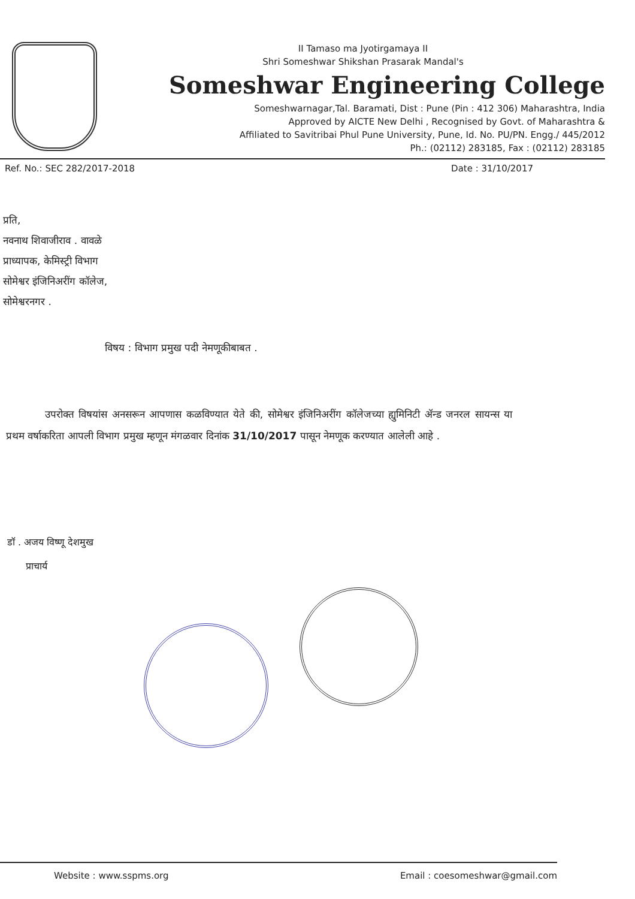II Tamaso ma Jyotirgamaya II
Shri Someshwar Shikshan Prasarak Mandal's
Someshwar Engineering College
Someshwarnagar,Tal. Baramati, Dist : Pune (Pin : 412 306) Maharashtra, India
Approved by AICTE New Delhi , Recognised by Govt. of Maharashtra &
Affiliated to Savitribai Phul Pune University, Pune, Id. No. PU/PN. Engg./ 445/2012
Ph.: (02112) 283185, Fax : (02112) 283185
Ref. No.: SEC 282/2017-2018 Date : 31/10/2017
प्रति,
नवनाथ शिवाजीराव . वावळे
प्राध्यापक, केमिस्ट्री विभाग
सोमेश्वर इंजिनिअरींग कॉलेज,
सोमेश्वरनगर .
विषय : विभाग प्रमुख पदी नेमणूकीबाबत .
उपरोक्त विषयांस अनसरून आपणास कळविण्यात येते की, सोमेश्वर इंजिनिअरींग कॉलेजच्या ह्युमिनिटी ॲन्ड जनरल सायन्स या प्रथम वर्षाकरिता आपली विभाग प्रमुख म्हणून मंगळवार दिनांक 31/10/2017 पासून नेमणूक करण्यात आलेली आहे .
डॉ . अजय विष्णू देशमुख
प्राचार्य
Website : www.sspms.org Email : coesomeshwar@gmail.com